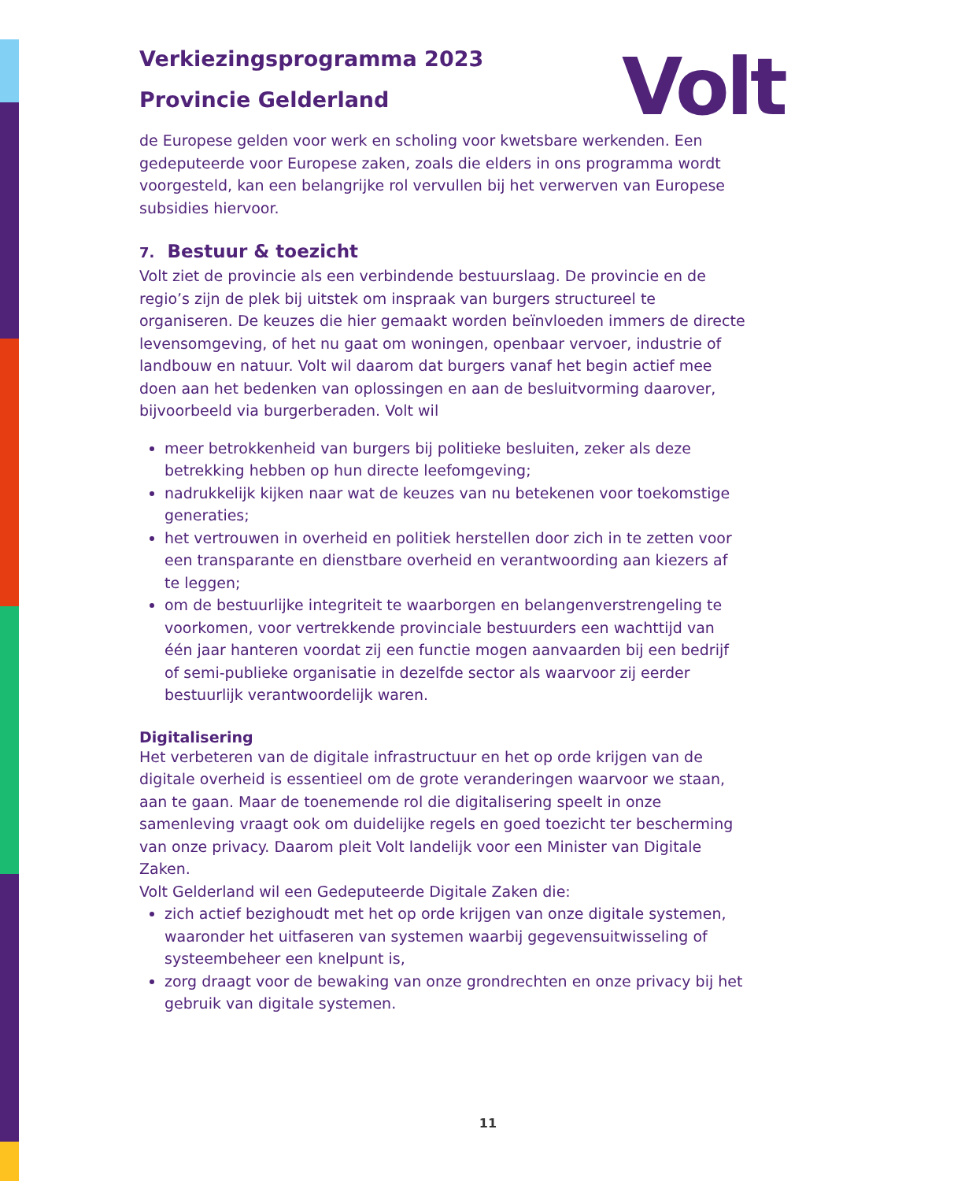Volt
Verkiezingsprogramma 2023
Provincie Gelderland
de Europese gelden voor werk en scholing voor kwetsbare werkenden. Een gedeputeerde voor Europese zaken, zoals die elders in ons programma wordt voorgesteld, kan een belangrijke rol vervullen bij het verwerven van Europese subsidies hiervoor.
7. Bestuur & toezicht
Volt ziet de provincie als een verbindende bestuurslaag. De provincie en de regio’s zijn de plek bij uitstek om inspraak van burgers structureel te organiseren. De keuzes die hier gemaakt worden beïnvloeden immers de directe levensomgeving, of het nu gaat om woningen, openbaar vervoer, industrie of landbouw en natuur. Volt wil daarom dat burgers vanaf het begin actief mee doen aan het bedenken van oplossingen en aan de besluitvorming daarover, bijvoorbeeld via burgerberaden. Volt wil
meer betrokkenheid van burgers bij politieke besluiten, zeker als deze betrekking hebben op hun directe leefomgeving;
nadrukkelijk kijken naar wat de keuzes van nu betekenen voor toekomstige generaties;
het vertrouwen in overheid en politiek herstellen door zich in te zetten voor een transparante en dienstbare overheid en verantwoording aan kiezers af te leggen;
om de bestuurlijke integriteit te waarborgen en belangenverstrengeling te voorkomen, voor vertrekkende provinciale bestuurders een wachttijd van één jaar hanteren voordat zij een functie mogen aanvaarden bij een bedrijf of semi-publieke organisatie in dezelfde sector als waarvoor zij eerder bestuurlijk verantwoordelijk waren.
Digitalisering
Het verbeteren van de digitale infrastructuur en het op orde krijgen van de digitale overheid is essentieel om de grote veranderingen waarvoor we staan, aan te gaan. Maar de toenemende rol die digitalisering speelt in onze samenleving vraagt ook om duidelijke regels en goed toezicht ter bescherming van onze privacy. Daarom pleit Volt landelijk voor een Minister van Digitale Zaken.
Volt Gelderland wil een Gedeputeerde Digitale Zaken die:
zich actief bezighoudt met het op orde krijgen van onze digitale systemen, waaronder het uitfaseren van systemen waarbij gegevensuitwisseling of systeembeheer een knelpunt is,
zorg draagt voor de bewaking van onze grondrechten en onze privacy bij het gebruik van digitale systemen.
11